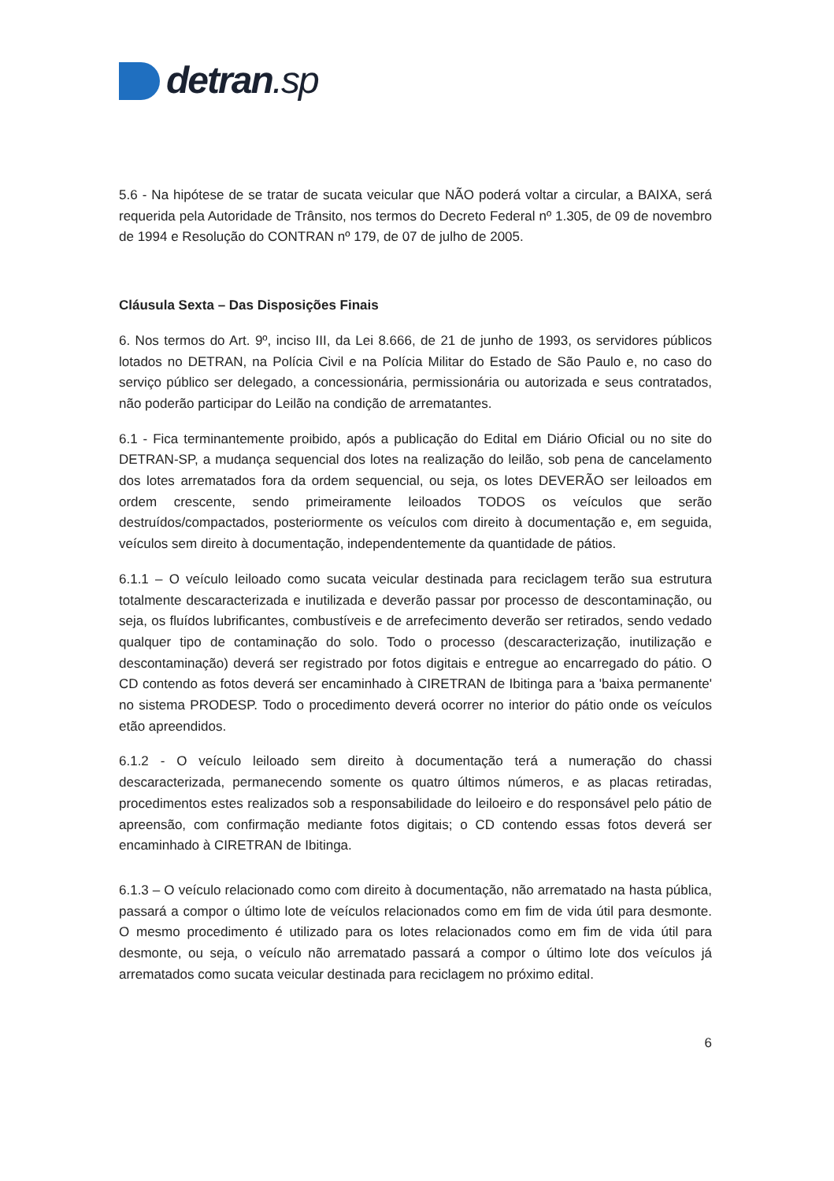detran.sp
5.6 - Na hipótese de se tratar de sucata veicular que NÃO poderá voltar a circular, a BAIXA, será requerida pela Autoridade de Trânsito, nos termos do Decreto Federal nº 1.305, de 09 de novembro de 1994 e Resolução do CONTRAN nº 179, de 07 de julho de 2005.
Cláusula Sexta – Das Disposições Finais
6. Nos termos do Art. 9º, inciso III, da Lei 8.666, de 21 de junho de 1993, os servidores públicos lotados no DETRAN, na Polícia Civil e na Polícia Militar do Estado de São Paulo e, no caso do serviço público ser delegado, a concessionária, permissionária ou autorizada e seus contratados, não poderão participar do Leilão na condição de arrematantes.
6.1 - Fica terminantemente proibido, após a publicação do Edital em Diário Oficial ou no site do DETRAN-SP, a mudança sequencial dos lotes na realização do leilão, sob pena de cancelamento dos lotes arrematados fora da ordem sequencial, ou seja, os lotes DEVERÃO ser leiloados em ordem crescente, sendo primeiramente leiloados TODOS os veículos que serão destruídos/compactados, posteriormente os veículos com direito à documentação e, em seguida, veículos sem direito à documentação, independentemente da quantidade de pátios.
6.1.1 – O veículo leiloado como sucata veicular destinada para reciclagem terão sua estrutura totalmente descaracterizada e inutilizada e deverão passar por processo de descontaminação, ou seja, os fluídos lubrificantes, combustíveis e de arrefecimento deverão ser retirados, sendo vedado qualquer tipo de contaminação do solo. Todo o processo (descaracterização, inutilização e descontaminação) deverá ser registrado por fotos digitais e entregue ao encarregado do pátio. O CD contendo as fotos deverá ser encaminhado à CIRETRAN de Ibitinga para a 'baixa permanente' no sistema PRODESP. Todo o procedimento deverá ocorrer no interior do pátio onde os veículos etão apreendidos.
6.1.2 - O veículo leiloado sem direito à documentação terá a numeração do chassi descaracterizada, permanecendo somente os quatro últimos números, e as placas retiradas, procedimentos estes realizados sob a responsabilidade do leiloeiro e do responsável pelo pátio de apreensão, com confirmação mediante fotos digitais; o CD contendo essas fotos deverá ser encaminhado à CIRETRAN de Ibitinga.
6.1.3 – O veículo relacionado como com direito à documentação, não arrematado na hasta pública, passará a compor o último lote de veículos relacionados como em fim de vida útil para desmonte. O mesmo procedimento é utilizado para os lotes relacionados como em fim de vida útil para desmonte, ou seja, o veículo não arrematado passará a compor o último lote dos veículos já arrematados como sucata veicular destinada para reciclagem no próximo edital.
6